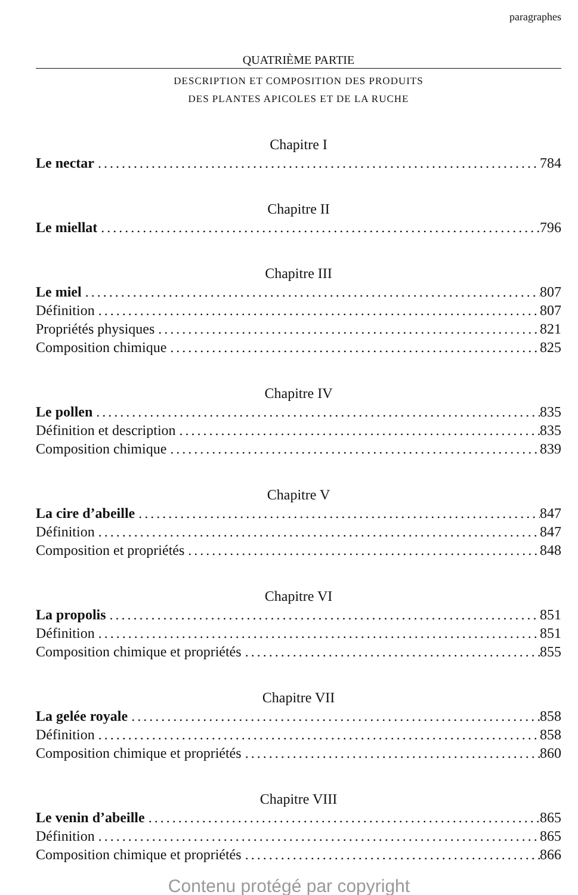paragraphes
QUATRIÈME PARTIE
DESCRIPTION ET COMPOSITION DES PRODUITS
DES PLANTES APICOLES ET DE LA RUCHE
Chapitre I
Le nectar 784
Chapitre II
Le miellat 796
Chapitre III
Le miel 807
Définition 807
Propriétés physiques 821
Composition chimique 825
Chapitre IV
Le pollen 835
Définition et description 835
Composition chimique 839
Chapitre V
La cire d’abeille 847
Définition 847
Composition et propriétés 848
Chapitre VI
La propolis 851
Définition 851
Composition chimique et propriétés 855
Chapitre VII
La gelée royale 858
Définition 858
Composition chimique et propriétés 860
Chapitre VIII
Le venin d’abeille 865
Définition 865
Composition chimique et propriétés 866
Contenu protégé par copyright